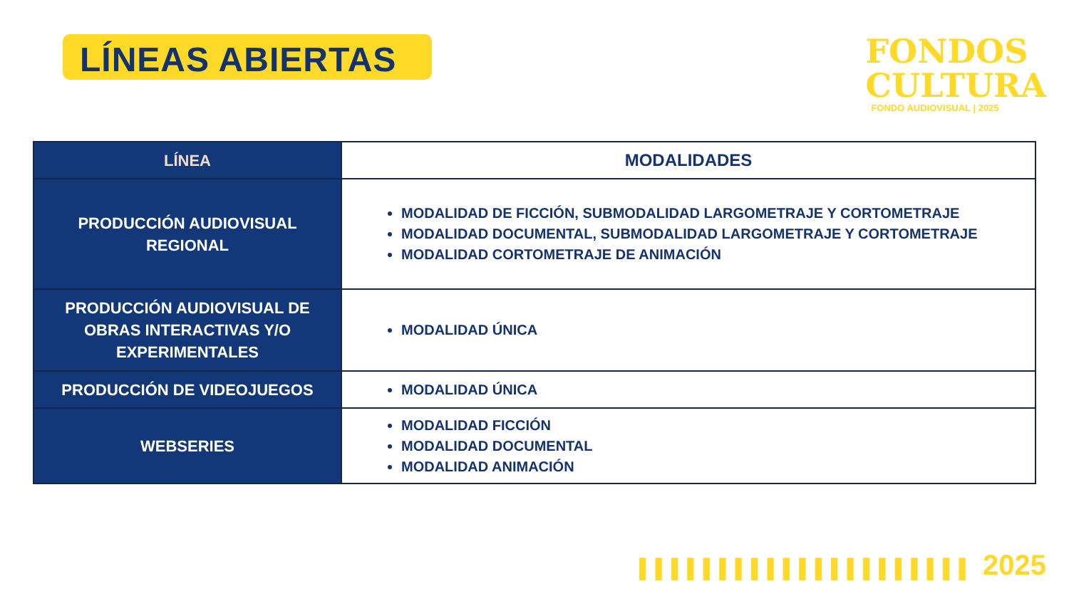LÍNEAS ABIERTAS
FONDOS
CULTURA
FONDO AUDIOVISUAL | 2025
| LÍNEA | MODALIDADES |
| --- | --- |
| PRODUCCIÓN AUDIOVISUAL REGIONAL | MODALIDAD DE FICCIÓN, SUBMODALIDAD LARGOMETRAJE Y CORTOMETRAJE MODALIDAD DOCUMENTAL, SUBMODALIDAD LARGOMETRAJE Y CORTOMETRAJE MODALIDAD CORTOMETRAJE DE ANIMACIÓN |
| PRODUCCIÓN AUDIOVISUAL DE OBRAS INTERACTIVAS Y/O EXPERIMENTALES | MODALIDAD ÚNICA |
| PRODUCCIÓN DE VIDEOJUEGOS | MODALIDAD ÚNICA |
| WEBSERIES | MODALIDAD FICCIÓN MODALIDAD DOCUMENTAL MODALIDAD ANIMACIÓN |
▌▌▌▌▌▌▌▌▌▌▌▌▌▌▌▌▌▌▌▌▌ 2025